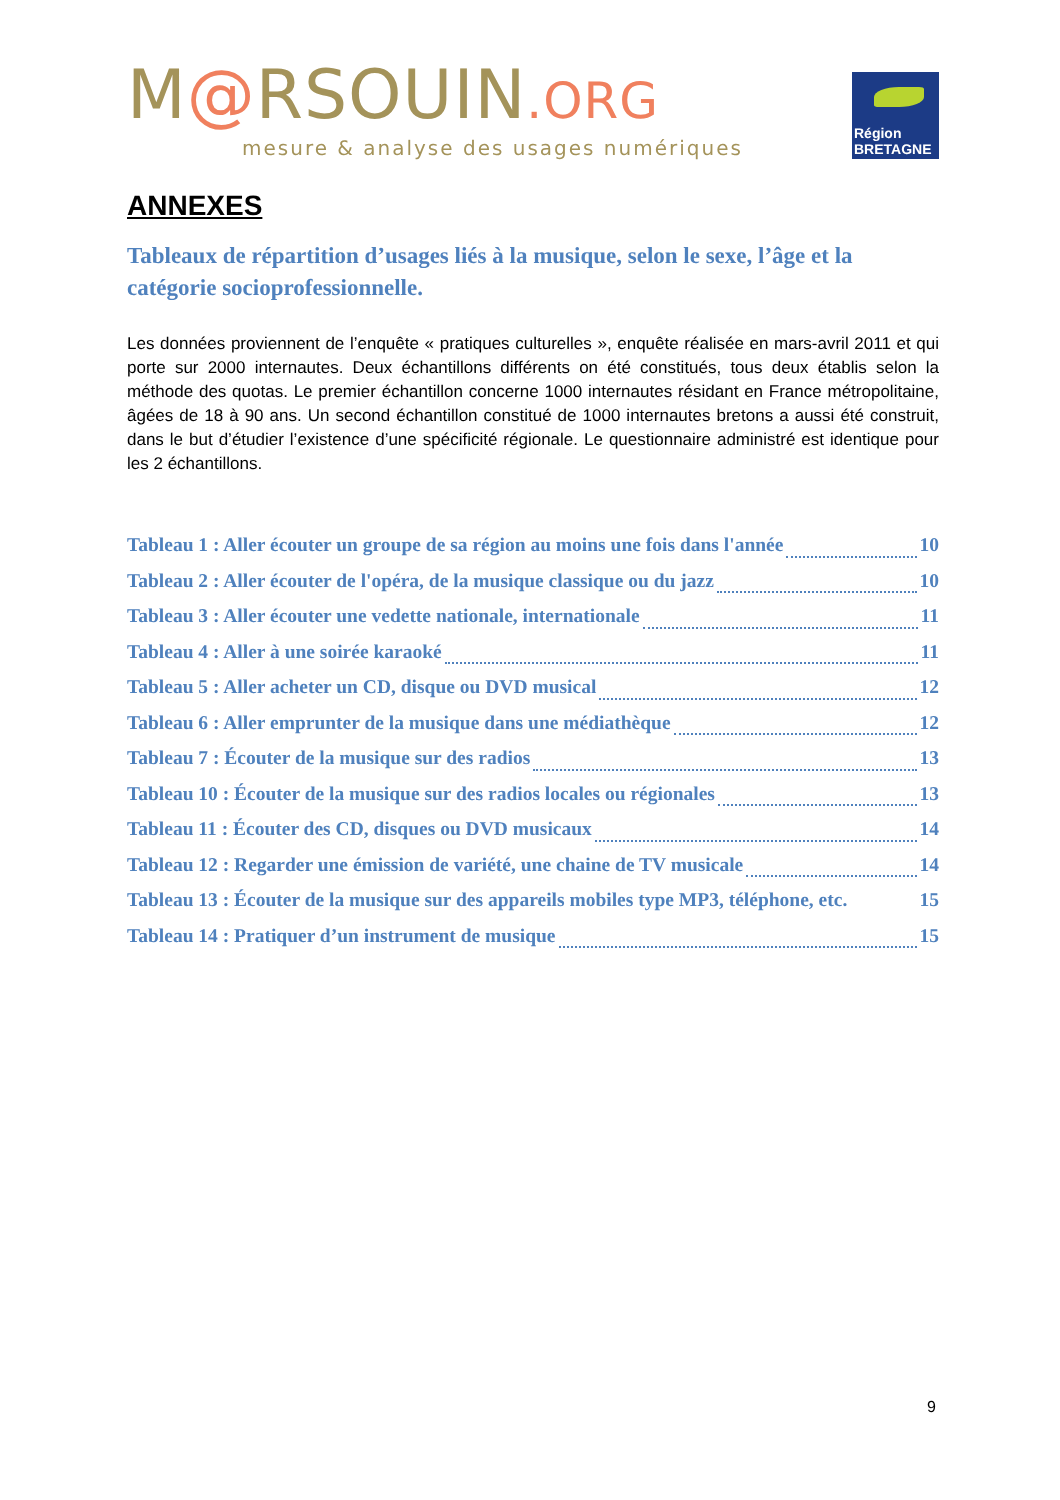M@RSOUIN.ORG
mesure & analyse des usages numériques
Région
BRETAGNE
ANNEXES
Tableaux de répartition d’usages liés à la musique, selon le sexe, l’âge et la catégorie socioprofessionnelle.
Les données proviennent de l’enquête « pratiques culturelles », enquête réalisée en mars-avril 2011 et qui porte sur 2000 internautes. Deux échantillons différents on été constitués, tous deux établis selon la méthode des quotas. Le premier échantillon concerne 1000 internautes résidant en France métropolitaine, âgées de 18 à 90 ans. Un second échantillon constitué de 1000 internautes bretons a aussi été construit, dans le but d’étudier l’existence d’une spécificité régionale. Le questionnaire administré est identique pour les 2 échantillons.
Tableau 1 : Aller écouter un groupe de sa région au moins une fois dans l'année 10
Tableau 2 : Aller écouter de l'opéra, de la musique classique ou du jazz 10
Tableau 3 : Aller écouter une vedette nationale, internationale 11
Tableau 4 : Aller à une soirée karaoké 11
Tableau 5 : Aller acheter un CD, disque ou DVD musical 12
Tableau 6 : Aller emprunter de la musique dans une médiathèque 12
Tableau 7 : Écouter de la musique sur des radios 13
Tableau 10 : Écouter de la musique sur des radios locales ou régionales 13
Tableau 11 : Écouter des CD, disques ou DVD musicaux 14
Tableau 12 : Regarder une émission de variété, une chaine de TV musicale 14
Tableau 13 : Écouter de la musique sur des appareils mobiles type MP3, téléphone, etc. 15
Tableau 14 : Pratiquer d’un instrument de musique 15
9